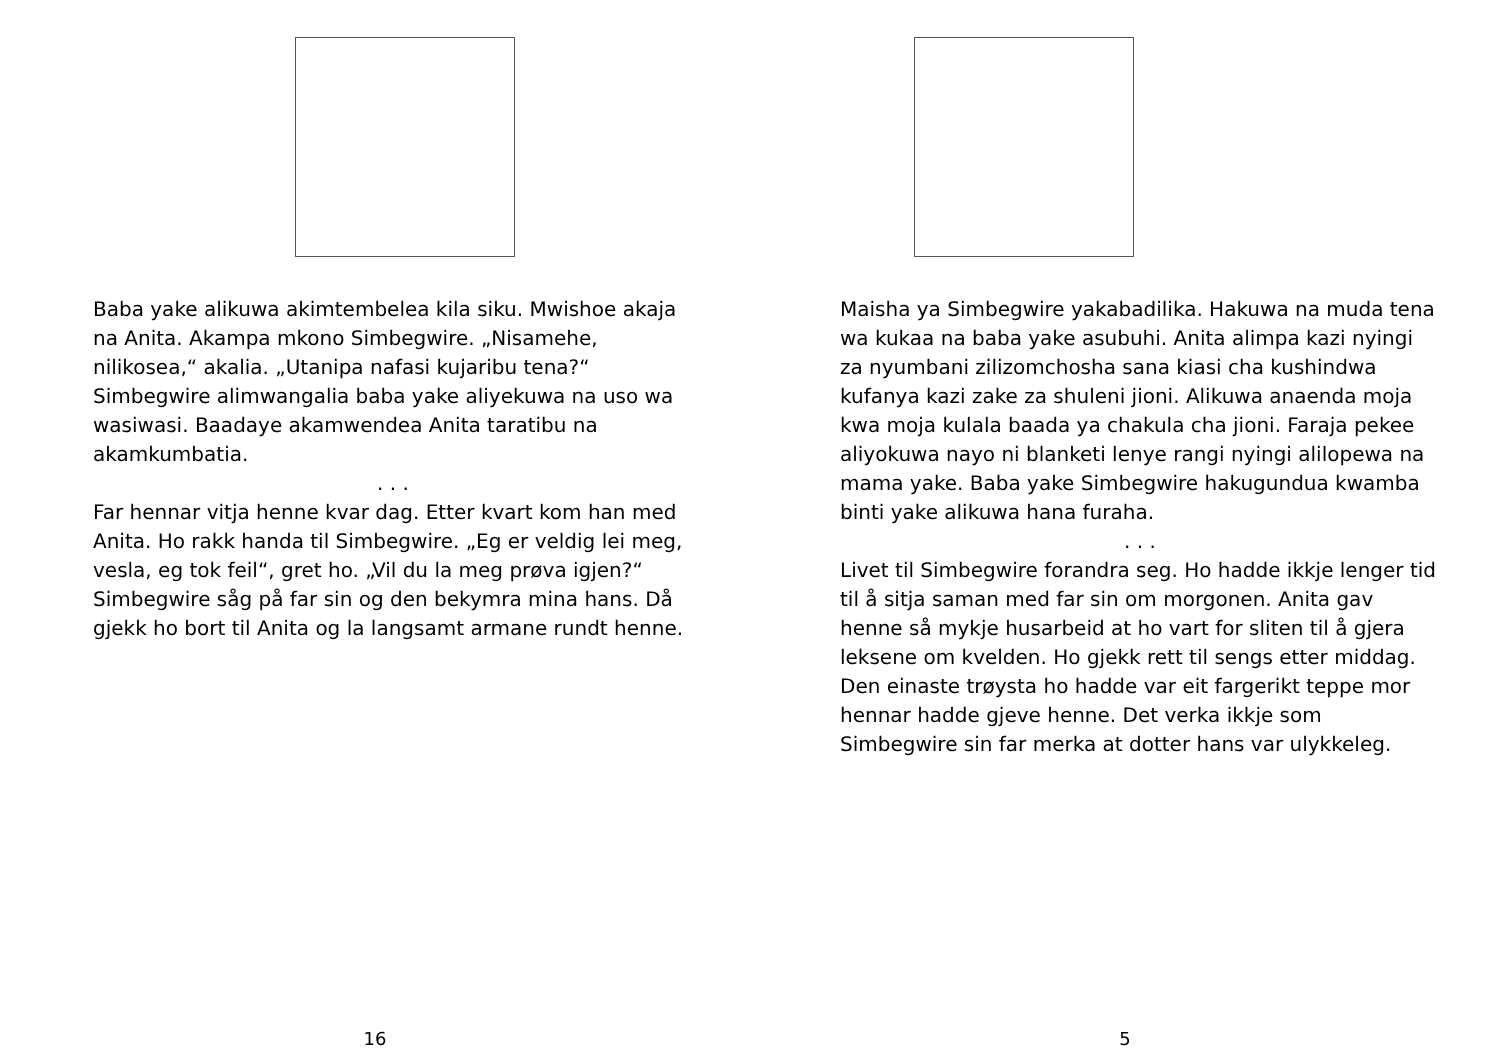Baba yake alikuwa akimtembelea kila siku. Mwishoe akaja na Anita. Akampa mkono Simbegwire. „Nisamehe, nilikosea,“ akalia. „Utanipa nafasi kujaribu tena?“ Simbegwire alimwangalia baba yake aliyekuwa na uso wa wasiwasi. Baadaye akamwendea Anita taratibu na akamkumbatia.
. . .
Far hennar vitja henne kvar dag. Etter kvart kom han med Anita. Ho rakk handa til Simbegwire. „Eg er veldig lei meg, vesla, eg tok feil“, gret ho. „Vil du la meg prøva igjen?“ Simbegwire såg på far sin og den bekymra mina hans. Då gjekk ho bort til Anita og la langsamt armane rundt henne.
16
Maisha ya Simbegwire yakabadilika. Hakuwa na muda tena wa kukaa na baba yake asubuhi. Anita alimpa kazi nyingi za nyumbani zilizomchosha sana kiasi cha kushindwa kufanya kazi zake za shuleni jioni. Alikuwa anaenda moja kwa moja kulala baada ya chakula cha jioni. Faraja pekee aliyokuwa nayo ni blanketi lenye rangi nyingi alilopewa na mama yake. Baba yake Simbegwire hakugundua kwamba binti yake alikuwa hana furaha.
. . .
Livet til Simbegwire forandra seg. Ho hadde ikkje lenger tid til å sitja saman med far sin om morgonen. Anita gav henne så mykje husarbeid at ho vart for sliten til å gjera leksene om kvelden. Ho gjekk rett til sengs etter middag. Den einaste trøysta ho hadde var eit fargerikt teppe mor hennar hadde gjeve henne. Det verka ikkje som Simbegwire sin far merka at dotter hans var ulykkeleg.
5